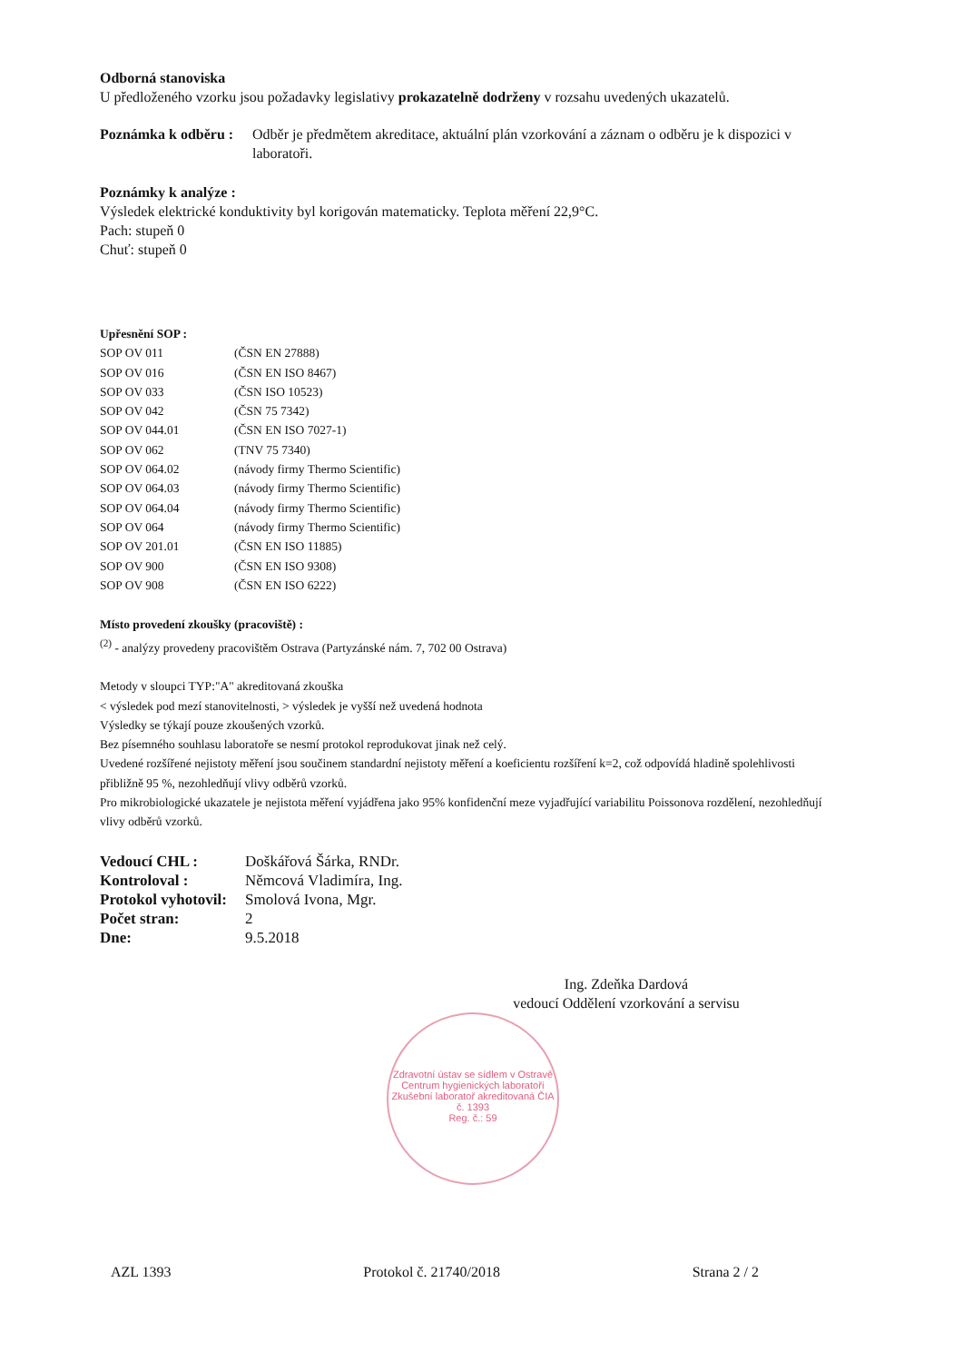Odborná stanoviska
U předloženého vzorku jsou požadavky legislativy prokazatelně dodrženy v rozsahu uvedených ukazatelů.
| Poznámka k odběru : | Odběr je předmětem akreditace, aktuální plán vzorkování a záznam o odběru je k dispozici v laboratoři. |
Poznámky k analýze :
Výsledek elektrické konduktivity byl korigován matematicky. Teplota měření 22,9°C.
Pach: stupeň 0
Chuť: stupeň 0
Upřesnění SOP :
| SOP OV 011 | (ČSN EN 27888) |
| SOP OV 016 | (ČSN EN ISO 8467) |
| SOP OV 033 | (ČSN ISO 10523) |
| SOP OV 042 | (ČSN 75 7342) |
| SOP OV 044.01 | (ČSN EN ISO 7027-1) |
| SOP OV 062 | (TNV 75 7340) |
| SOP OV 064.02 | (návody firmy Thermo Scientific) |
| SOP OV 064.03 | (návody firmy Thermo Scientific) |
| SOP OV 064.04 | (návody firmy Thermo Scientific) |
| SOP OV 064 | (návody firmy Thermo Scientific) |
| SOP OV 201.01 | (ČSN EN ISO 11885) |
| SOP OV 900 | (ČSN EN ISO 9308) |
| SOP OV 908 | (ČSN EN ISO 6222) |
Místo provedení zkoušky (pracoviště) :
<sup>(2)</sup> - analýzy provedeny pracovištěm Ostrava (Partyzánské nám. 7, 702 00 Ostrava)
Metody v sloupci TYP:"A" akreditovaná zkouška
< výsledek pod mezí stanovitelnosti, > výsledek je vyšší než uvedená hodnota
Výsledky se týkají pouze zkoušených vzorků.
Bez písemného souhlasu laboratoře se nesmí protokol reprodukovat jinak než celý.
Uvedené rozšířené nejistoty měření jsou součinem standardní nejistoty měření a koeficientu rozšíření k=2, což odpovídá hladině spolehlivosti přibližně 95 %, nezohledňují vlivy odběrů vzorků.
Pro mikrobiologické ukazatele je nejistota měření vyjádřena jako 95% konfidenční meze vyjadřující variabilitu Poissonova rozdělení, nezohledňují vlivy odběrů vzorků.
| Vedoucí CHL : | Doškářová Šárka, RNDr. |
| Kontroloval : | Němcová Vladimíra, Ing. |
| Protokol vyhotovil: | Smolová Ivona, Mgr. |
| Počet stran: | 2 |
| Dne: | 9.5.2018 |
Ing. Zdeňka Dardová
vedoucí Oddělení vzorkování a servisu
Zdravotní ústav se sídlem v Ostravě
Centrum hygienických laboratoří
Zkušební laboratoř akreditovaná ČIA č. 1393
Reg. č.: 59
AZL 1393 Protokol č. 21740/2018 Strana 2 / 2